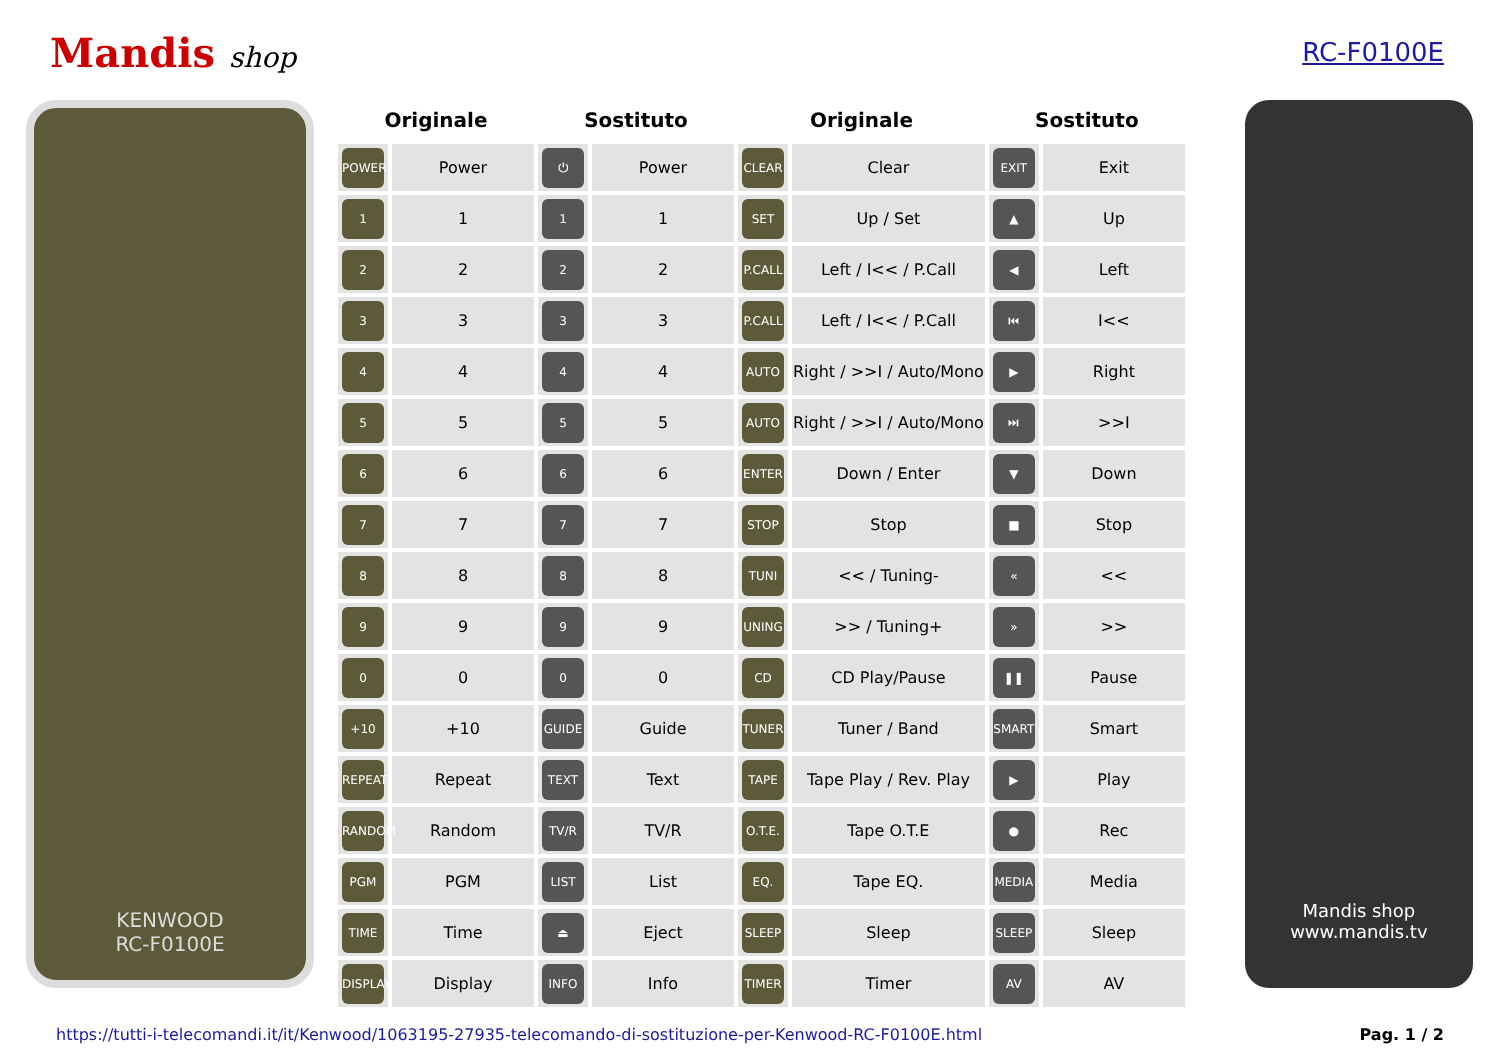Mandis shop RC-F0100E
KENWOOD
RC-F0100E
| Originale | | Sostituto | | Originale | | Sostituto | |
| --- | --- | --- | --- | --- | --- | --- | --- |
| POWER | Power | ⏻ | Power | CLEAR | Clear | EXIT | Exit |
| 1 | 1 | 1 | 1 | SET | Up / Set | ▲ | Up |
| 2 | 2 | 2 | 2 | P.CALL | Left / I<< / P.Call | ◀ | Left |
| 3 | 3 | 3 | 3 | P.CALL | Left / I<< / P.Call | ⏮ | I<< |
| 4 | 4 | 4 | 4 | AUTO | Right / >>I / Auto/Mono | ▶ | Right |
| 5 | 5 | 5 | 5 | AUTO | Right / >>I / Auto/Mono | ⏭ | >>I |
| 6 | 6 | 6 | 6 | ENTER | Down / Enter | ▼ | Down |
| 7 | 7 | 7 | 7 | STOP | Stop | ■ | Stop |
| 8 | 8 | 8 | 8 | TUNI | << / Tuning- | « | << |
| 9 | 9 | 9 | 9 | UNING | >> / Tuning+ | » | >> |
| 0 | 0 | 0 | 0 | CD | CD Play/Pause | ❚❚ | Pause |
| +10 | +10 | GUIDE | Guide | TUNER | Tuner / Band | SMART | Smart |
| REPEAT | Repeat | TEXT | Text | TAPE | Tape Play / Rev. Play | ▶ | Play |
| RANDOM | Random | TV/R | TV/R | O.T.E. | Tape O.T.E | ● | Rec |
| PGM | PGM | LIST | List | EQ. | Tape EQ. | MEDIA | Media |
| TIME | Time | ⏏ | Eject | SLEEP | Sleep | SLEEP | Sleep |
| DISPLAY | Display | INFO | Info | TIMER | Timer | AV | AV |
Mandis shop
www.mandis.tv
https://tutti-i-telecomandi.it/it/Kenwood/1063195-27935-telecomando-di-sostituzione-per-Kenwood-RC-F0100E.html Pag. 1 / 2